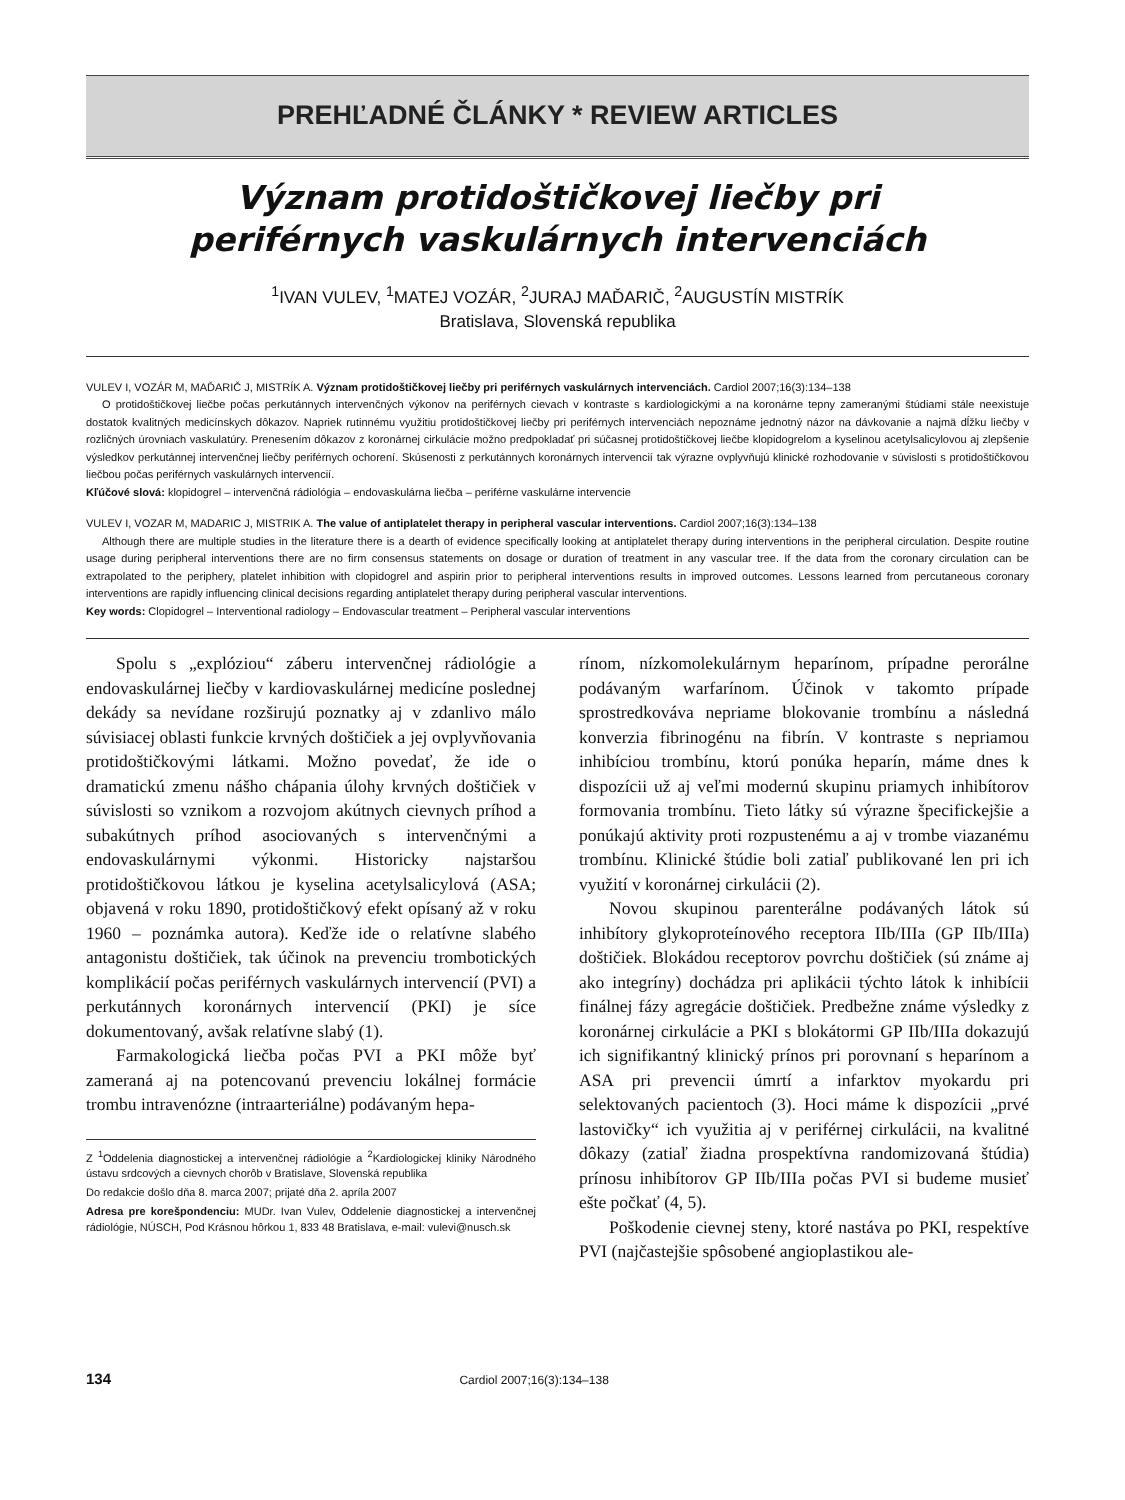PREHĽADNÉ ČLÁNKY * REVIEW ARTICLES
Význam protidoštičkovej liečby pri
periférnych vaskulárnych intervenciách
<sup>1</sup> IVAN VULEV, <sup>1</sup>MATEJ VOZÁR, <sup>2</sup>JURAJ MAĎARIČ, <sup>2</sup>AUGUSTÍN MISTRÍK
Bratislava, Slovenská republika
VULEV I, VOZÁR M, MAĎARIČ J, MISTRÍK A. Význam protidoštičkovej liečby pri periférnych vaskulárnych intervenciách. Cardiol 2007;16(3):134–138
O protidoštičkovej liečbe počas perkutánnych intervenčných výkonov na periférnych cievach v kontraste s kardiologickými a na koronárne tepny zameranými štúdiami stále neexistuje dostatok kvalitných medicínskych dôkazov. Napriek rutinnému využitiu protidoštičkovej liečby pri periférnych intervenciách nepoznáme jednotný názor na dávkovanie a najmä dĺžku liečby v rozličných úrovniach vaskulatúry. Prenesením dôkazov z koronárnej cirkulácie možno predpokladať pri súčasnej protidoštičkovej liečbe klopidogrelom a kyselinou acetylsalicylovou aj zlepšenie výsledkov perkutánnej intervenčnej liečby periférnych ochorení. Skúsenosti z perkutánnych koronárnych intervencií tak výrazne ovplyvňujú klinické rozhodovanie v súvislosti s protidoštičkovou liečbou počas periférnych vaskulárnych intervencií.
Kľúčové slová: klopidogrel – intervenčná rádiológia – endovaskulárna liečba – periférne vaskulárne intervencie
VULEV I, VOZAR M, MADARIC J, MISTRIK A. The value of antiplatelet therapy in peripheral vascular interventions. Cardiol 2007;16(3):134–138
Although there are multiple studies in the literature there is a dearth of evidence specifically looking at antiplatelet therapy during interventions in the peripheral circulation. Despite routine usage during peripheral interventions there are no firm consensus statements on dosage or duration of treatment in any vascular tree. If the data from the coronary circulation can be extrapolated to the periphery, platelet inhibition with clopidogrel and aspirin prior to peripheral interventions results in improved outcomes. Lessons learned from percutaneous coronary interventions are rapidly influencing clinical decisions regarding antiplatelet therapy during peripheral vascular interventions.
Key words: Clopidogrel – Interventional radiology – Endovascular treatment – Peripheral vascular interventions
Spolu s „explóziou“ záberu intervenčnej rádiológie a endovaskulárnej liečby v kardiovaskulárnej medicíne poslednej dekády sa nevídane rozširujú poznatky aj v zdanlivo málo súvisiacej oblasti funkcie krvných doštičiek a jej ovplyvňovania protidoštičkovými látkami. Možno povedať, že ide o dramatickú zmenu nášho chápania úlohy krvných doštičiek v súvislosti so vznikom a rozvojom akútnych cievnych príhod a subakútnych príhod asociovaných s intervenčnými a endovaskulárnymi výkonmi. Historicky najstaršou protidoštičkovou látkou je kyselina acetylsalicylová (ASA; objavená v roku 1890, protidoštičkový efekt opísaný až v roku 1960 – poznámka autora). Keďže ide o relatívne slabého antagonistu doštičiek, tak účinok na prevenciu trombotických komplikácií počas periférnych vaskulárnych intervencií (PVI) a perkutánnych koronárnych intervencií (PKI) je síce dokumentovaný, avšak relatívne slabý (1).
Farmakologická liečba počas PVI a PKI môže byť zameraná aj na potencovanú prevenciu lokálnej formácie trombu intravenózne (intraarteriálne) podávaným hepa-
Z <sup>1</sup>Oddelenia diagnostickej a intervenčnej rádiológie a <sup>2</sup>Kardiologickej kliniky Národného ústavu srdcových a cievnych chorôb v Bratislave, Slovenská republika
Do redakcie došlo dňa 8. marca 2007; prijaté dňa 2. apríla 2007
Adresa pre korešpondenciu: MUDr. Ivan Vulev, Oddelenie diagnostickej a intervenčnej rádiológie, NÚSCH, Pod Krásnou hôrkou 1, 833 48 Bratislava, e-mail: vulevi@nusch.sk
rínom, nízkomolekulárnym heparínom, prípadne perorálne podávaným warfarínom. Účinok v takomto prípade sprostredkováva nepriame blokovanie trombínu a následná konverzia fibrinogénu na fibrín. V kontraste s nepriamou inhibíciou trombínu, ktorú ponúka heparín, máme dnes k dispozícii už aj veľmi modernú skupinu priamych inhibítorov formovania trombínu. Tieto látky sú výrazne špecifickejšie a ponúkajú aktivity proti rozpustenému a aj v trombe viazanému trombínu. Klinické štúdie boli zatiaľ publikované len pri ich využití v koronárnej cirkulácii (2).
Novou skupinou parenterálne podávaných látok sú inhibítory glykoproteínového receptora IIb/IIIa (GP IIb/IIIa) doštičiek. Blokádou receptorov povrchu doštičiek (sú známe aj ako integríny) dochádza pri aplikácii týchto látok k inhibícii finálnej fázy agregácie doštičiek. Predbežne známe výsledky z koronárnej cirkulácie a PKI s blokátormi GP IIb/IIIa dokazujú ich signifikantný klinický prínos pri porovnaní s heparínom a ASA pri prevencii úmrtí a infarktov myokardu pri selektovaných pacientoch (3). Hoci máme k dispozícii „prvé lastovičky“ ich využitia aj v periférnej cirkulácii, na kvalitné dôkazy (zatiaľ žiadna prospektívna randomizovaná štúdia) prínosu inhibítorov GP IIb/IIIa počas PVI si budeme musieť ešte počkať (4, 5).
Poškodenie cievnej steny, ktoré nastáva po PKI, respektíve PVI (najčastejšie spôsobené angioplastikou ale-
134 Cardiol 2007;16(3):134–138